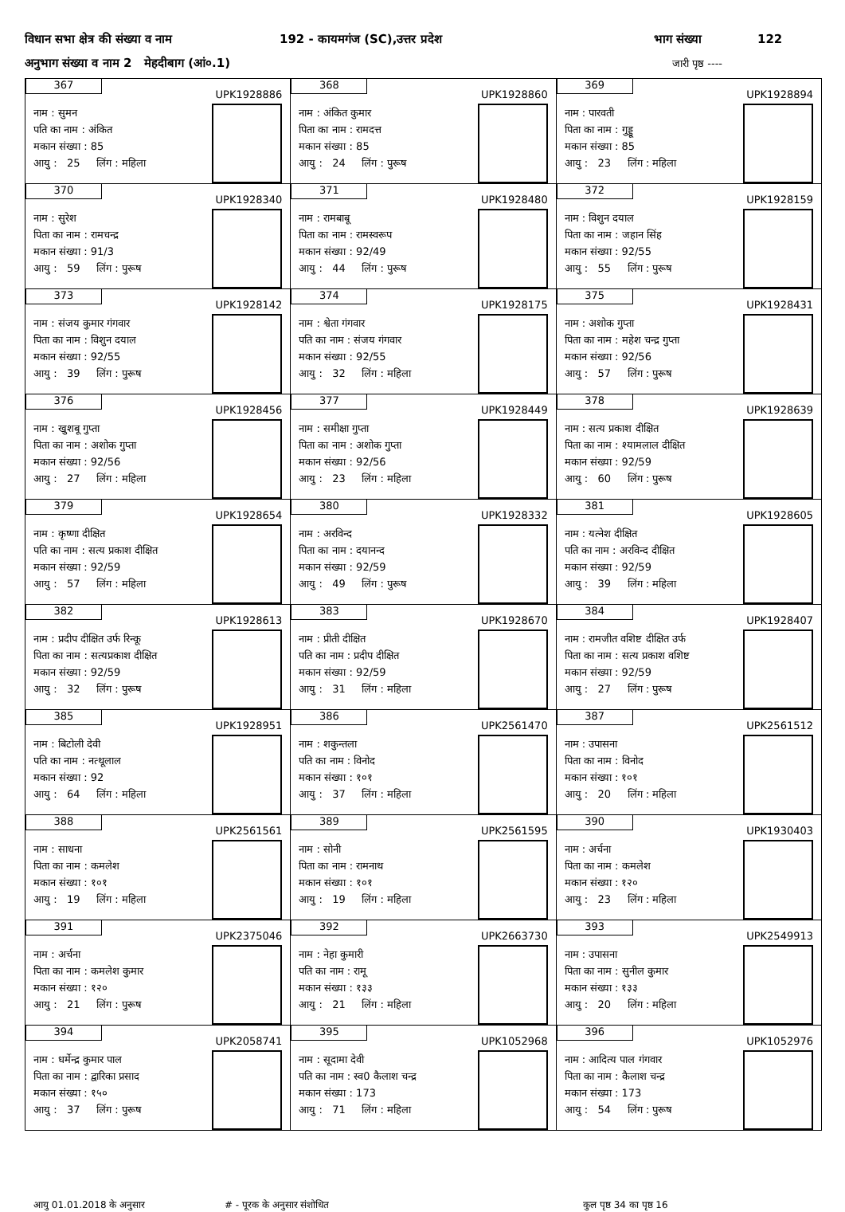विधान सभा क्षेत्र की संख्या व नाम 192 - कायमगंज (SC),उत्तर प्रदेश भाग संख्या 122
अनुभाग संख्या व नाम 2 मेहदीबाग (आं०.1) जारी पृष्ठ ----
| 367 UPK1928886 नाम : सुमन पति का नाम : अंकित मकान संख्या : 85 आयु : 25 लिंग : महिला | 368 UPK1928860 नाम : अंकित कुमार पिता का नाम : रामदत्त मकान संख्या : 85 आयु : 24 लिंग : पुरूष | 369 UPK1928894 नाम : पारवती पिता का नाम : गुड्डू मकान संख्या : 85 आयु : 23 लिंग : महिला |
| 370 UPK1928340 नाम : सुरेश पिता का नाम : रामचन्द्र मकान संख्या : 91/3 आयु : 59 लिंग : पुरूष | 371 UPK1928480 नाम : रामबाबू पिता का नाम : रामस्वरूप मकान संख्या : 92/49 आयु : 44 लिंग : पुरूष | 372 UPK1928159 नाम : विशुन दयाल पिता का नाम : जहान सिंह मकान संख्या : 92/55 आयु : 55 लिंग : पुरूष |
| 373 UPK1928142 नाम : संजय कुमार गंगवार पिता का नाम : विशुन दयाल मकान संख्या : 92/55 आयु : 39 लिंग : पुरूष | 374 UPK1928175 नाम : श्वेता गंगवार पति का नाम : संजय गंगवार मकान संख्या : 92/55 आयु : 32 लिंग : महिला | 375 UPK1928431 नाम : अशोक गुप्ता पिता का नाम : महेश चन्द्र गुप्ता मकान संख्या : 92/56 आयु : 57 लिंग : पुरूष |
| 376 UPK1928456 नाम : खुशबू गुप्ता पिता का नाम : अशोक गुप्ता मकान संख्या : 92/56 आयु : 27 लिंग : महिला | 377 UPK1928449 नाम : समीक्षा गुप्ता पिता का नाम : अशोक गुप्ता मकान संख्या : 92/56 आयु : 23 लिंग : महिला | 378 UPK1928639 नाम : सत्य प्रकाश दीक्षित पिता का नाम : श्यामलाल दीक्षित मकान संख्या : 92/59 आयु : 60 लिंग : पुरूष |
| 379 UPK1928654 नाम : कृष्णा दीक्षित पति का नाम : सत्य प्रकाश दीक्षित मकान संख्या : 92/59 आयु : 57 लिंग : महिला | 380 UPK1928332 नाम : अरविन्द पिता का नाम : दयानन्द मकान संख्या : 92/59 आयु : 49 लिंग : पुरूष | 381 UPK1928605 नाम : यत्नेश दीक्षित पति का नाम : अरविन्द दीक्षित मकान संख्या : 92/59 आयु : 39 लिंग : महिला |
| 382 UPK1928613 नाम : प्रदीप दीक्षित उर्फ रिन्कू पिता का नाम : सत्यप्रकाश दीक्षित मकान संख्या : 92/59 आयु : 32 लिंग : पुरूष | 383 UPK1928670 नाम : प्रीती दीक्षित पति का नाम : प्रदीप दीक्षित मकान संख्या : 92/59 आयु : 31 लिंग : महिला | 384 UPK1928407 नाम : रामजीत वशिष्ट दीक्षित उर्फ पिता का नाम : सत्य प्रकाश वशिष्ट मकान संख्या : 92/59 आयु : 27 लिंग : पुरूष |
| 385 UPK1928951 नाम : बिटोली देवी पति का नाम : नत्थूलाल मकान संख्या : 92 आयु : 64 लिंग : महिला | 386 UPK2561470 नाम : शकुन्तला पति का नाम : विनोद मकान संख्या : १०१ आयु : 37 लिंग : महिला | 387 UPK2561512 नाम : उपासना पिता का नाम : विनोद मकान संख्या : १०१ आयु : 20 लिंग : महिला |
| 388 UPK2561561 नाम : साधना पिता का नाम : कमलेश मकान संख्या : १०१ आयु : 19 लिंग : महिला | 389 UPK2561595 नाम : सोनी पिता का नाम : रामनाथ मकान संख्या : १०१ आयु : 19 लिंग : महिला | 390 UPK1930403 नाम : अर्चना पिता का नाम : कमलेश मकान संख्या : १२० आयु : 23 लिंग : महिला |
| 391 UPK2375046 नाम : अर्चना पिता का नाम : कमलेश कुमार मकान संख्या : १२० आयु : 21 लिंग : पुरूष | 392 UPK2663730 नाम : नेहा कुमारी पति का नाम : रामू मकान संख्या : १३३ आयु : 21 लिंग : महिला | 393 UPK2549913 नाम : उपासना पिता का नाम : सुनील कुमार मकान संख्या : १३३ आयु : 20 लिंग : महिला |
| 394 UPK2058741 नाम : धर्मेन्द्र कुमार पाल पिता का नाम : द्वारिका प्रसाद मकान संख्या : १५० आयु : 37 लिंग : पुरूष | 395 UPK1052968 नाम : सूदामा देवी पति का नाम : स्व0 कैलाश चन्द्र मकान संख्या : 173 आयु : 71 लिंग : महिला | 396 UPK1052976 नाम : आदित्य पाल गंगवार पिता का नाम : कैलाश चन्द्र मकान संख्या : 173 आयु : 54 लिंग : पुरूष |
आयु 01.01.2018 के अनुसार # - पूरक के अनुसार संशोधित कुल पृष्ठ 34 का पृष्ठ 16